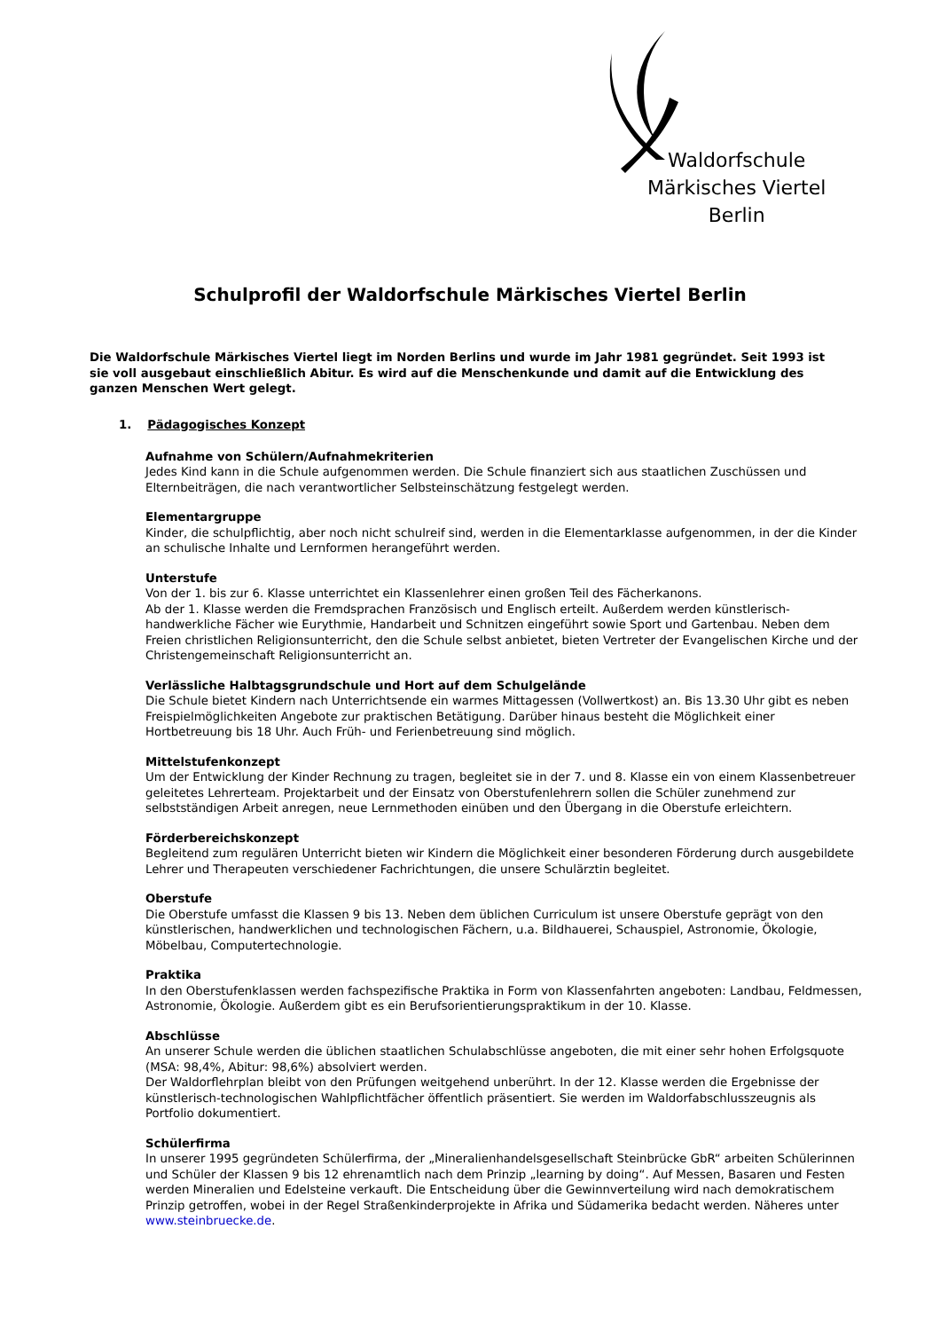Waldorfschule
Märkisches Viertel
Berlin
Schulprofil der Waldorfschule Märkisches Viertel Berlin
Die Waldorfschule Märkisches Viertel liegt im Norden Berlins und wurde im Jahr 1981 gegründet. Seit 1993 ist sie voll ausgebaut einschließlich Abitur. Es wird auf die Menschenkunde und damit auf die Entwicklung des ganzen Menschen Wert gelegt.
1. Pädagogisches Konzept
Aufnahme von Schülern/Aufnahmekriterien
Jedes Kind kann in die Schule aufgenommen werden. Die Schule finanziert sich aus staatlichen Zuschüssen und Elternbeiträgen, die nach verantwortlicher Selbsteinschätzung festgelegt werden.
Elementargruppe
Kinder, die schulpflichtig, aber noch nicht schulreif sind, werden in die Elementarklasse aufgenommen, in der die Kinder an schulische Inhalte und Lernformen herangeführt werden.
Unterstufe
Von der 1. bis zur 6. Klasse unterrichtet ein Klassenlehrer einen großen Teil des Fächerkanons.
Ab der 1. Klasse werden die Fremdsprachen Französisch und Englisch erteilt. Außerdem werden künstlerisch-handwerkliche Fächer wie Eurythmie, Handarbeit und Schnitzen eingeführt sowie Sport und Gartenbau. Neben dem Freien christlichen Religionsunterricht, den die Schule selbst anbietet, bieten Vertreter der Evangelischen Kirche und der Christengemeinschaft Religionsunterricht an.
Verlässliche Halbtagsgrundschule und Hort auf dem Schulgelände
Die Schule bietet Kindern nach Unterrichtsende ein warmes Mittagessen (Vollwertkost) an. Bis 13.30 Uhr gibt es neben Freispielmöglichkeiten Angebote zur praktischen Betätigung. Darüber hinaus besteht die Möglichkeit einer Hortbetreuung bis 18 Uhr. Auch Früh- und Ferienbetreuung sind möglich.
Mittelstufenkonzept
Um der Entwicklung der Kinder Rechnung zu tragen, begleitet sie in der 7. und 8. Klasse ein von einem Klassenbetreuer geleitetes Lehrerteam. Projektarbeit und der Einsatz von Oberstufenlehrern sollen die Schüler zunehmend zur selbstständigen Arbeit anregen, neue Lernmethoden einüben und den Übergang in die Oberstufe erleichtern.
Förderbereichskonzept
Begleitend zum regulären Unterricht bieten wir Kindern die Möglichkeit einer besonderen Förderung durch ausgebildete Lehrer und Therapeuten verschiedener Fachrichtungen, die unsere Schulärztin begleitet.
Oberstufe
Die Oberstufe umfasst die Klassen 9 bis 13. Neben dem üblichen Curriculum ist unsere Oberstufe geprägt von den künstlerischen, handwerklichen und technologischen Fächern, u.a. Bildhauerei, Schauspiel, Astronomie, Ökologie, Möbelbau, Computertechnologie.
Praktika
In den Oberstufenklassen werden fachspezifische Praktika in Form von Klassenfahrten angeboten: Landbau, Feldmessen, Astronomie, Ökologie. Außerdem gibt es ein Berufsorientierungspraktikum in der 10. Klasse.
Abschlüsse
An unserer Schule werden die üblichen staatlichen Schulabschlüsse angeboten, die mit einer sehr hohen Erfolgsquote (MSA: 98,4%, Abitur: 98,6%) absolviert werden.
Der Waldorflehrplan bleibt von den Prüfungen weitgehend unberührt. In der 12. Klasse werden die Ergebnisse der künstlerisch-technologischen Wahlpflichtfächer öffentlich präsentiert. Sie werden im Waldorfabschlusszeugnis als Portfolio dokumentiert.
Schülerfirma
In unserer 1995 gegründeten Schülerfirma, der „Mineralienhandelsgesellschaft Steinbrücke GbR“ arbeiten Schülerinnen und Schüler der Klassen 9 bis 12 ehrenamtlich nach dem Prinzip „learning by doing“. Auf Messen, Basaren und Festen werden Mineralien und Edelsteine verkauft. Die Entscheidung über die Gewinnverteilung wird nach demokratischem Prinzip getroffen, wobei in der Regel Straßenkinderprojekte in Afrika und Südamerika bedacht werden. Näheres unter www.steinbruecke.de.